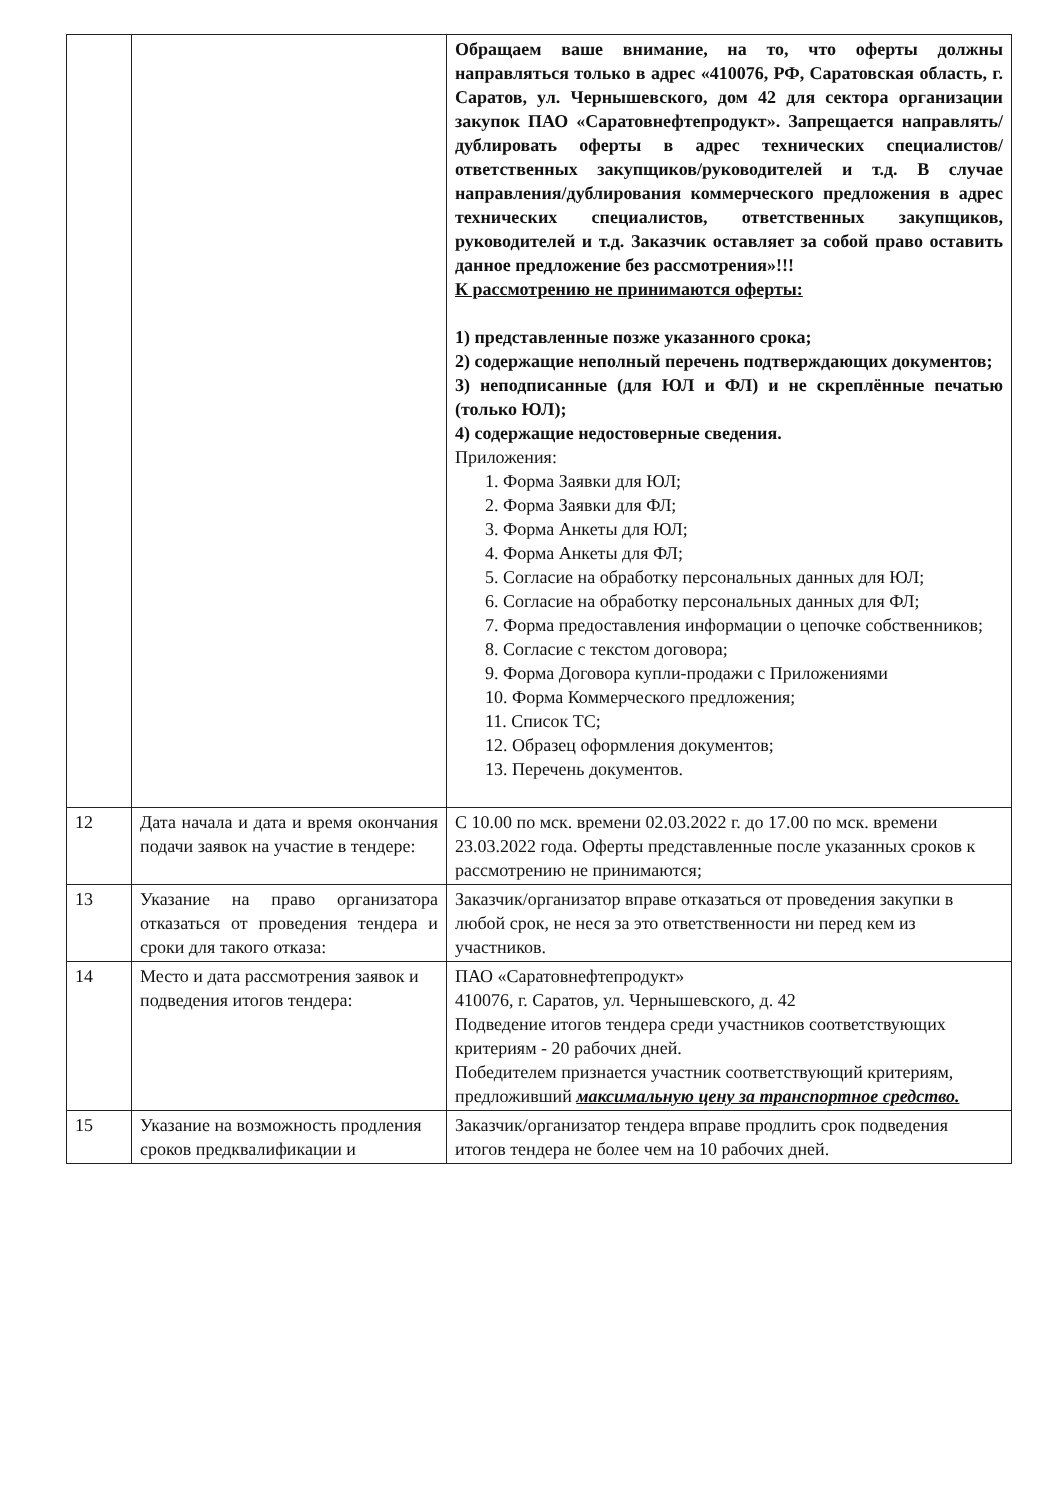| | | Обращаем ваше внимание, на то, что оферты должны направляться только в адрес «410076, РФ, Саратовская область, г. Саратов, ул. Чернышевского, дом 42 для сектора организации закупок ПАО «Саратовнефтепродукт». Запрещается направлять/дублировать оферты в адрес технических специалистов/ответственных закупщиков/руководителей и т.д. В случае направления/дублирования коммерческого предложения в адрес технических специалистов, ответственных закупщиков, руководителей и т.д. Заказчик оставляет за собой право оставить данное предложение без рассмотрения»!!! К рассмотрению не принимаются оферты: 1) представленные позже указанного срока; 2) содержащие неполный перечень подтверждающих документов; 3) неподписанные (для ЮЛ и ФЛ) и не скреплённые печатью (только ЮЛ); 4) содержащие недостоверные сведения. Приложения: 1. Форма Заявки для ЮЛ; 2. Форма Заявки для ФЛ; 3. Форма Анкеты для ЮЛ; 4. Форма Анкеты для ФЛ; 5. Согласие на обработку персональных данных для ЮЛ; 6. Согласие на обработку персональных данных для ФЛ; 7. Форма предоставления информации о цепочке собственников; 8. Согласие с текстом договора; 9. Форма Договора купли-продажи с Приложениями 10. Форма Коммерческого предложения; 11. Список ТС; 12. Образец оформления документов; 13. Перечень документов. |
| 12 | Дата начала и дата и время окончания подачи заявок на участие в тендере: | С 10.00 по мск. времени 02.03.2022 г. до 17.00 по мск. времени 23.03.2022 года. Оферты представленные после указанных сроков к рассмотрению не принимаются; |
| 13 | Указание на право организатора отказаться от проведения тендера и сроки для такого отказа: | Заказчик/организатор вправе отказаться от проведения закупки в любой срок, не неся за это ответственности ни перед кем из участников. |
| 14 | Место и дата рассмотрения заявок и подведения итогов тендера: | ПАО «Саратовнефтепродукт» 410076, г. Саратов, ул. Чернышевского, д. 42 Подведение итогов тендера среди участников соответствующих критериям - 20 рабочих дней. Победителем признается участник соответствующий критериям, предложивший максимальную цену за транспортное средство. |
| 15 | Указание на возможность продления сроков предквалификации и | Заказчик/организатор тендера вправе продлить срок подведения итогов тендера не более чем на 10 рабочих дней. |